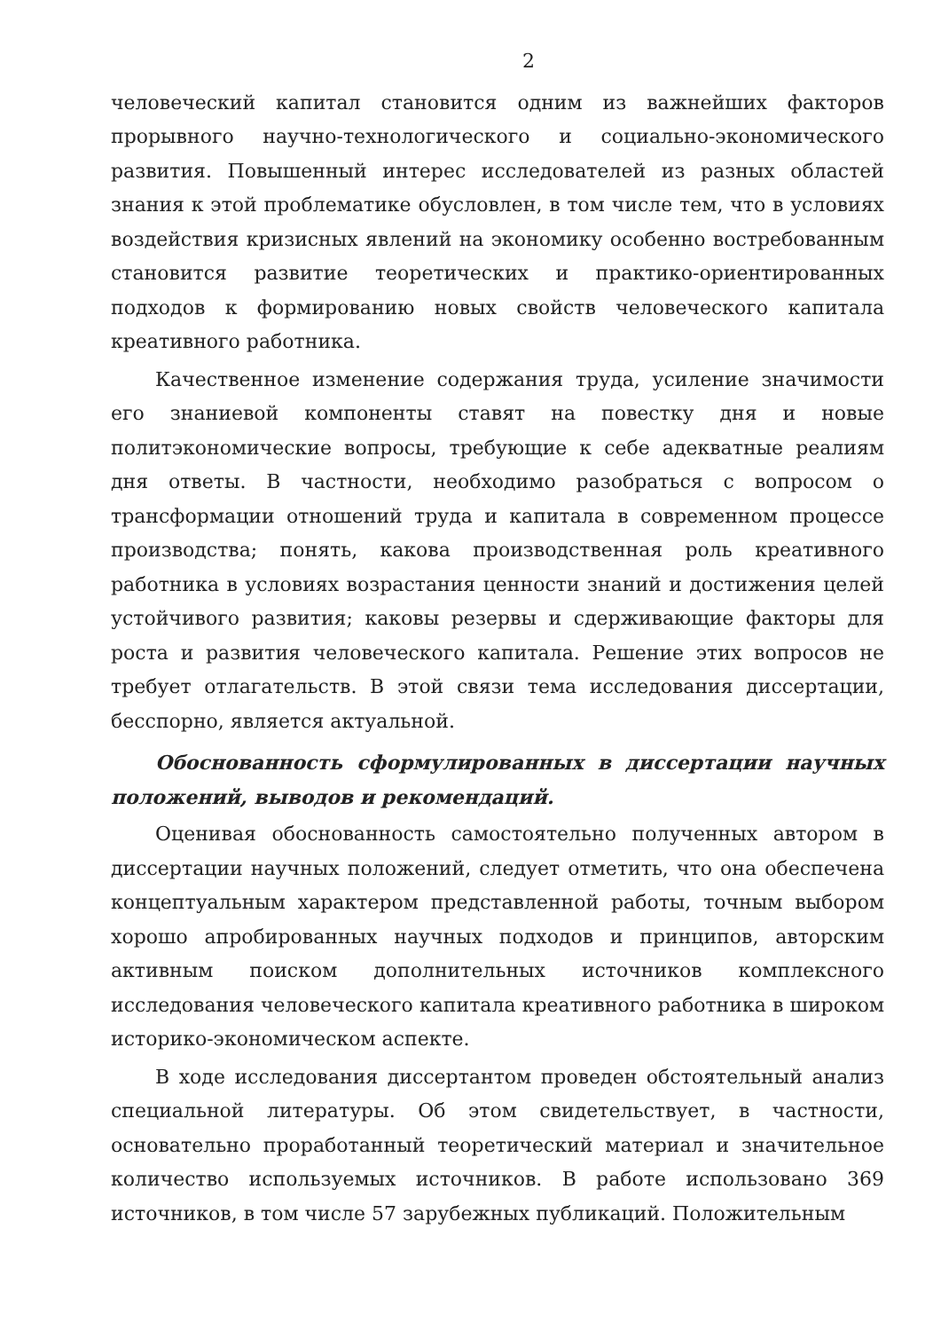2
человеческий капитал становится одним из важнейших факторов прорывного научно-технологического и социально-экономического развития. Повышенный интерес исследователей из разных областей знания к этой проблематике обусловлен, в том числе тем, что в условиях воздействия кризисных явлений на экономику особенно востребованным становится развитие теоретических и практико-ориентированных подходов к формированию новых свойств человеческого капитала креативного работника.
Качественное изменение содержания труда, усиление значимости его знаниевой компоненты ставят на повестку дня и новые политэкономические вопросы, требующие к себе адекватные реалиям дня ответы. В частности, необходимо разобраться с вопросом о трансформации отношений труда и капитала в современном процессе производства; понять, какова производственная роль креативного работника в условиях возрастания ценности знаний и достижения целей устойчивого развития; каковы резервы и сдерживающие факторы для роста и развития человеческого капитала. Решение этих вопросов не требует отлагательств. В этой связи тема исследования диссертации, бесспорно, является актуальной.
Обоснованность сформулированных в диссертации научных положений, выводов и рекомендаций.
Оценивая обоснованность самостоятельно полученных автором в диссертации научных положений, следует отметить, что она обеспечена концептуальным характером представленной работы, точным выбором хорошо апробированных научных подходов и принципов, авторским активным поиском дополнительных источников комплексного исследования человеческого капитала креативного работника в широком историко-экономическом аспекте.
В ходе исследования диссертантом проведен обстоятельный анализ специальной литературы. Об этом свидетельствует, в частности, основательно проработанный теоретический материал и значительное количество используемых источников. В работе использовано 369 источников, в том числе 57 зарубежных публикаций. Положительным